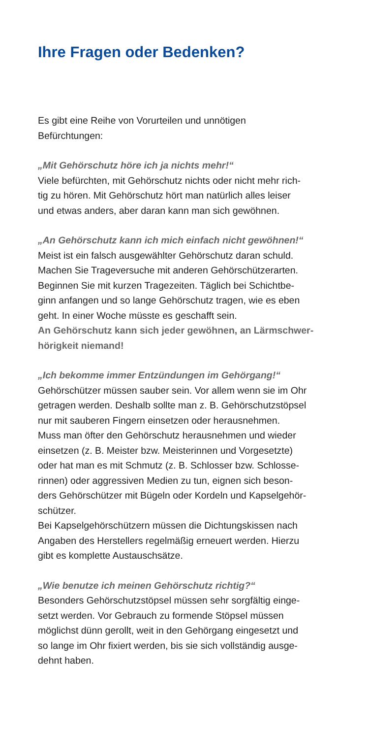Ihre Fragen oder Bedenken?
Es gibt eine Reihe von Vorurteilen und unnötigen
Befürchtungen:
„Mit Gehörschutz höre ich ja nichts mehr!“
Viele befürchten, mit Gehörschutz nichts oder nicht mehr rich-
tig zu hören. Mit Gehörschutz hört man natürlich alles leiser
und etwas anders, aber daran kann man sich gewöhnen.
„An Gehörschutz kann ich mich einfach nicht gewöhnen!“
Meist ist ein falsch ausgewählter Gehörschutz daran schuld.
Machen Sie Trageversuche mit anderen Gehörschützerarten.
Beginnen Sie mit kurzen Tragezeiten. Täglich bei Schichtbe-
ginn anfangen und so lange Gehörschutz tragen, wie es eben
geht. In einer Woche müsste es geschafft sein.
An Gehörschutz kann sich jeder gewöhnen, an Lärmschwer-
hörigkeit niemand!
„Ich bekomme immer Entzündungen im Gehörgang!“
Gehörschützer müssen sauber sein. Vor allem wenn sie im Ohr
getragen werden. Deshalb sollte man z. B. Gehörschutzstöpsel
nur mit sauberen Fingern einsetzen oder herausnehmen.
Muss man öfter den Gehörschutz herausnehmen und wieder
einsetzen (z. B. Meister bzw. Meisterinnen und Vorgesetzte)
oder hat man es mit Schmutz (z. B. Schlosser bzw. Schlosse-
rinnen) oder aggressiven Medien zu tun, eignen sich beson-
ders Gehörschützer mit Bügeln oder Kordeln und Kapselgehör-
schützer.
Bei Kapselgehörschützern müssen die Dichtungskissen nach
Angaben des Herstellers regelmäßig erneuert werden. Hierzu
gibt es komplette Austauschsätze.
„Wie benutze ich meinen Gehörschutz richtig?“
Besonders Gehörschutzstöpsel müssen sehr sorgfältig einge-
setzt werden. Vor Gebrauch zu formende Stöpsel müssen
möglichst dünn gerollt, weit in den Gehörgang eingesetzt und
so lange im Ohr fixiert werden, bis sie sich vollständig ausge-
dehnt haben.